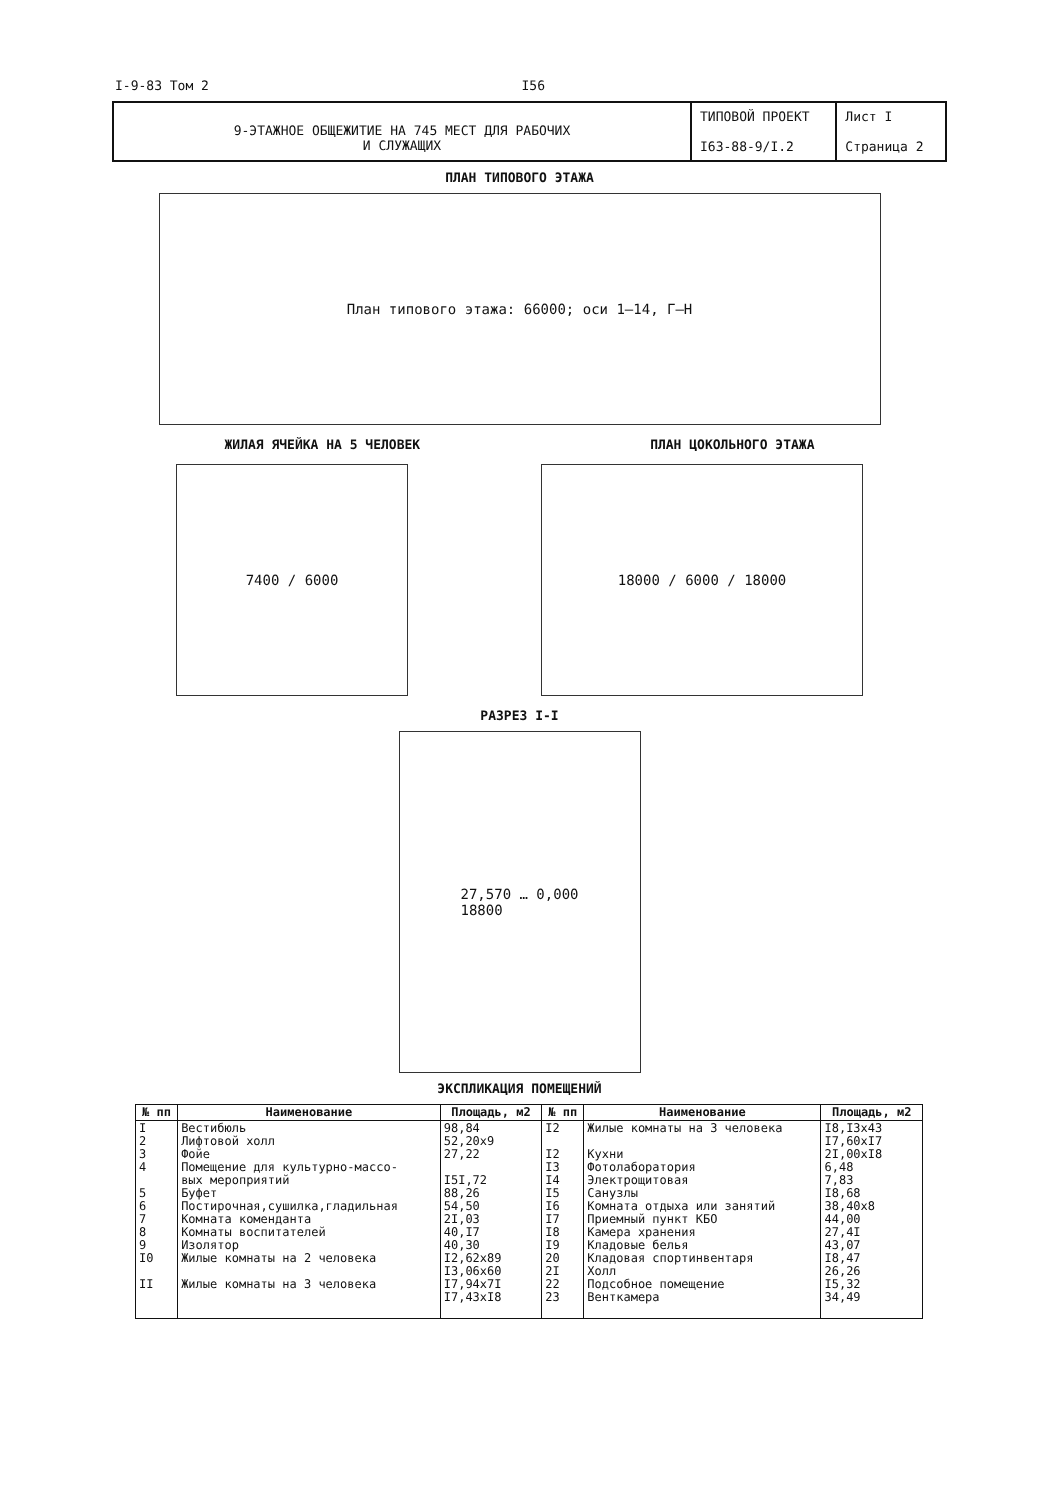I-9-83 Том 2 I56
| 9-ЭТАЖНОЕ ОБЩЕЖИТИЕ НА 745 МЕСТ ДЛЯ РАБОЧИХ И СЛУЖАЩИХ | ТИПОВОЙ ПРОЕКТ I63-88-9/I.2 | Лист I Страница 2 |
ПЛАН ТИПОВОГО ЭТАЖА
План типового этажа: 66000; оси 1–14, Г–Н
ЖИЛАЯ ЯЧЕЙКА НА 5 ЧЕЛОВЕК ПЛАН ЦОКОЛЬНОГО ЭТАЖА
7400 / 6000 18000 / 6000 / 18000
РАЗРЕЗ I-I
27,570 … 0,000
18800
ЭКСПЛИКАЦИЯ ПОМЕЩЕНИЙ
| № пп | Наименование | Площадь, м2 | № пп | Наименование | Площадь, м2 |
| --- | --- | --- | --- | --- | --- |
| I 2 3 4 5 6 7 8 9 I0 II | Вестибюль Лифтовой холл Фойе Помещение для культурно-массо- вых мероприятий Буфет Постирочная,сушилка,гладильная Комната коменданта Комнаты воспитателей Изолятор Жилые комнаты на 2 человека Жилые комнаты на 3 человека | 98,84 52,20x9 27,22 I5I,72 88,26 54,50 2I,03 40,I7 40,30 I2,62x89 I3,06x60 I7,94x7I I7,43xI8 | I2 I2 I3 I4 I5 I6 I7 I8 I9 20 2I 22 23 | Жилые комнаты на 3 человека Кухни Фотолаборатория Электрощитовая Санузлы Комната отдыха или занятий Приемный пункт КБО Камера хранения Кладовые белья Кладовая спортинвентаря Холл Подсобное помещение Венткамера | I8,I3x43 I7,60xI7 2I,00xI8 6,48 7,83 I8,68 38,40x8 44,00 27,4I 43,07 I8,47 26,26 I5,32 34,49 |